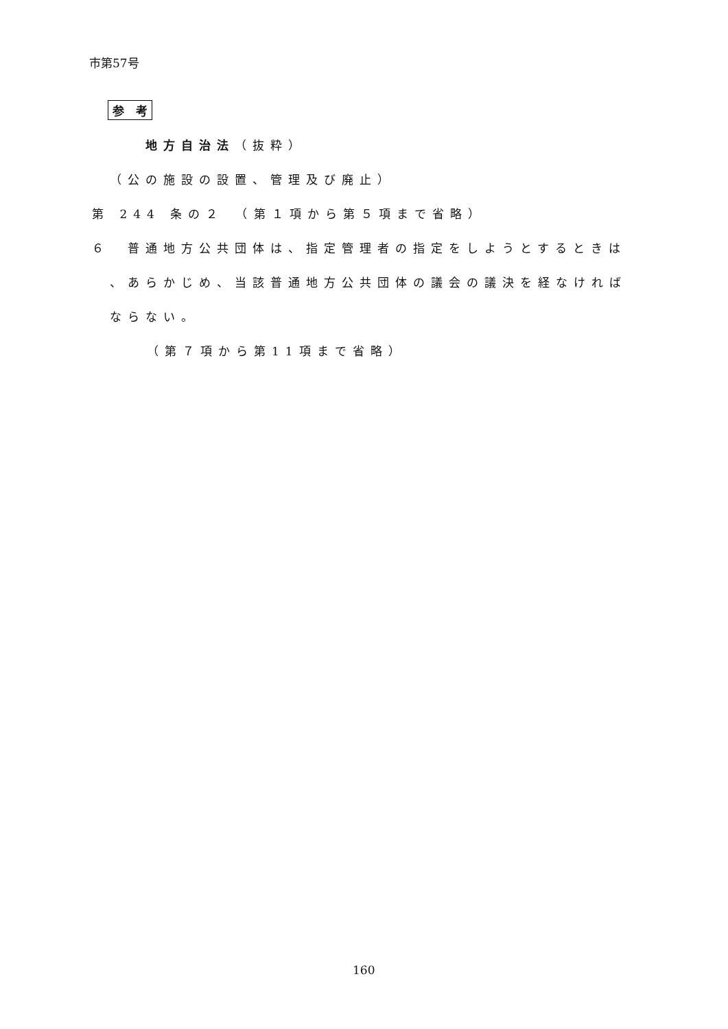市第57号
参　考
地方自治法（抜粋）
（公の施設の設置、管理及び廃止）
第 244 条の２　（第１項から第５項まで省略）
６　普通地方公共団体は、指定管理者の指定をしようとするときは
、あらかじめ、当該普通地方公共団体の議会の議決を経なければ
ならない。
（第７項から第11項まで省略）
160